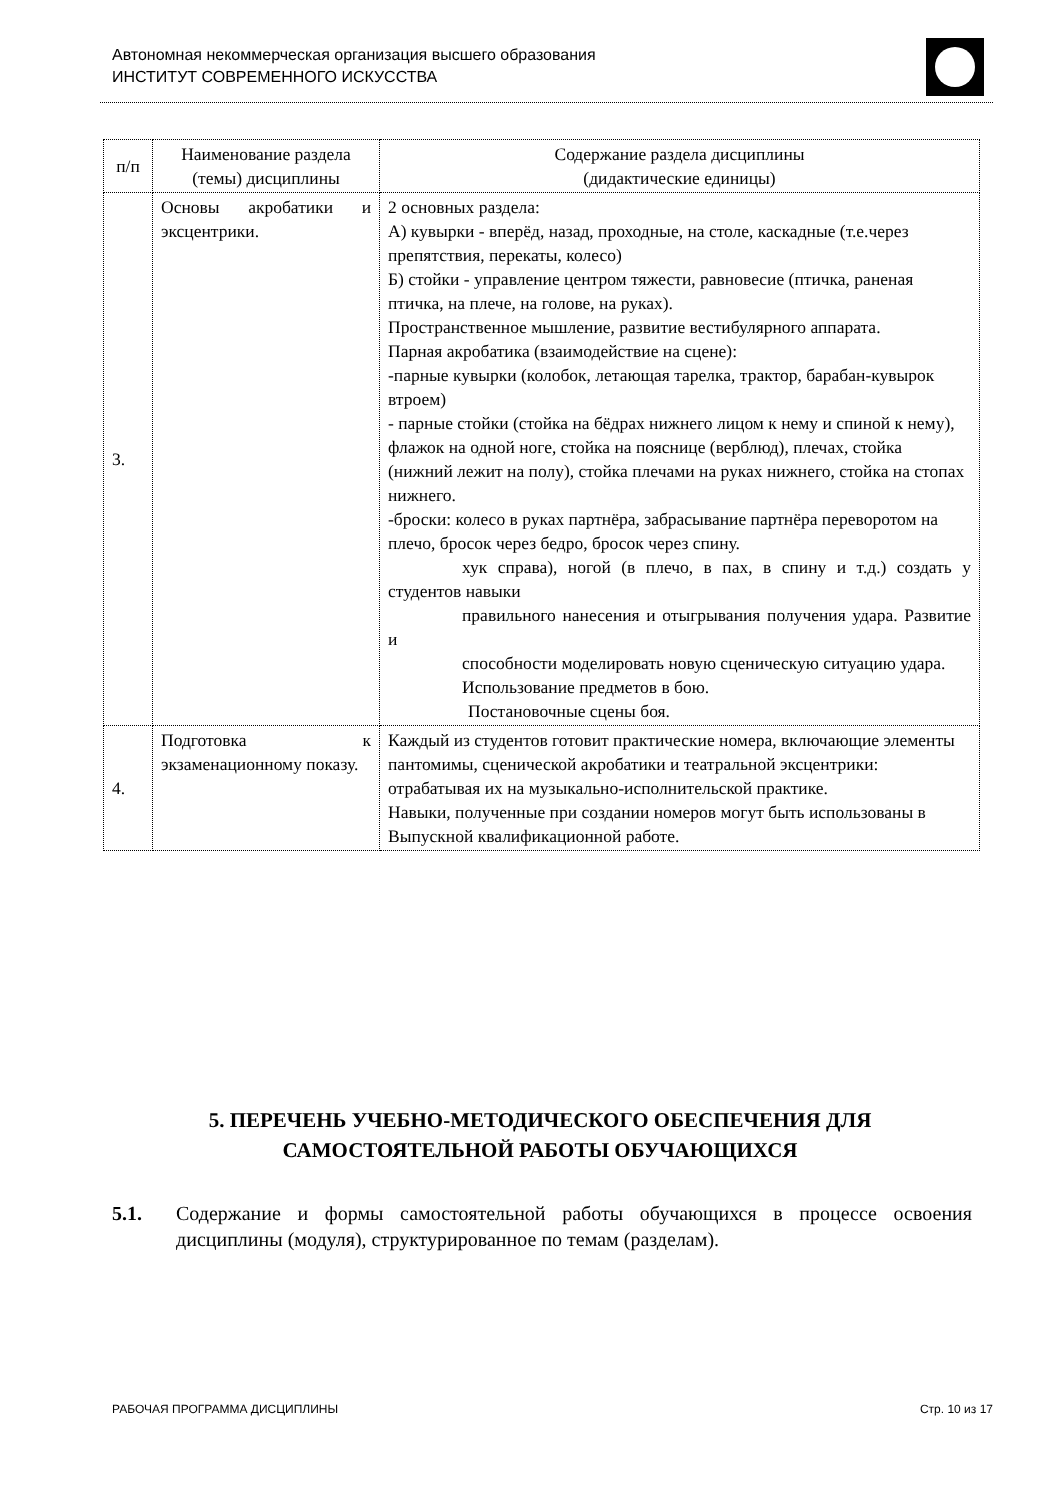Автономная некоммерческая организация высшего образования
ИНСТИТУТ СОВРЕМЕННОГО ИСКУССТВА
| п/п | Наименование раздела (темы) дисциплины | Содержание раздела дисциплины (дидактические единицы) |
| --- | --- | --- |
| 3. | Основы акробатики и эксцентрики. | 2 основных раздела: А) кувырки - вперёд, назад, проходные, на столе, каскадные (т.е.через препятствия, перекаты, колесо) Б) стойки - управление центром тяжести, равновесие (птичка, раненая птичка, на плече, на голове, на руках). Пространственное мышление, развитие вестибулярного аппарата. Парная акробатика (взаимодействие на сцене): -парные кувырки (колобок, летающая тарелка, трактор, барабан-кувырок втроем) - парные стойки (стойка на бёдрах нижнего лицом к нему и спиной к нему), флажок на одной ноге, стойка на пояснице (верблюд), плечах, стойка (нижний лежит на полу), стойка плечами на руках нижнего, стойка на стопах нижнего. -броски: колесо в руках партнёра, забрасывание партнёра переворотом на плечо, бросок через бедро, бросок через спину. хук справа), ногой (в плечо, в пах, в спину и т.д.) создать у студентов навыки правильного нанесения и отыгрывания получения удара. Развитие и способности моделировать новую сценическую ситуацию удара. Использование предметов в бою. Постановочные сцены боя. |
| 4. | Подготовка к экзаменационному показу. | Каждый из студентов готовит практические номера, включающие элементы пантомимы, сценической акробатики и театральной эксцентрики: отрабатывая их на музыкально-исполнительской практике. Навыки, полученные при создании номеров могут быть использованы в Выпускной квалификационной работе. |
5. ПЕРЕЧЕНЬ УЧЕБНО-МЕТОДИЧЕСКОГО ОБЕСПЕЧЕНИЯ ДЛЯ САМОСТОЯТЕЛЬНОЙ РАБОТЫ ОБУЧАЮЩИХСЯ
5.1. Содержание и формы самостоятельной работы обучающихся в процессе освоения дисциплины (модуля), структурированное по темам (разделам).
РАБОЧАЯ ПРОГРАММА ДИСЦИПЛИНЫ Стр. 10 из 17